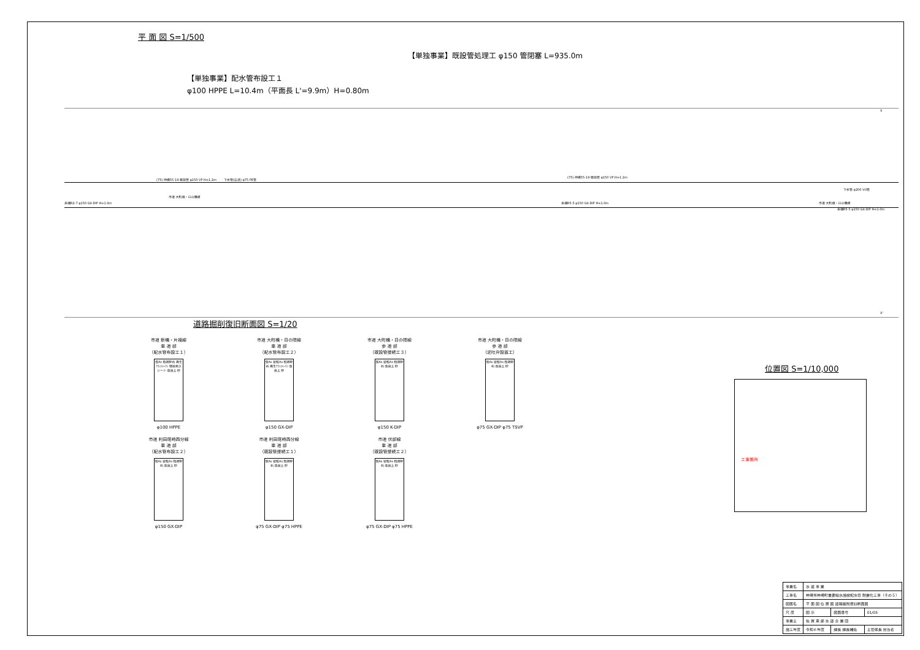平 面 図 S=1/500
【単独事業】既設管処理工 φ150 管閉塞 L=935.0m
【単独事業】配水管布設工１
φ100 HPPE L=10.4m（平面長 L'=9.9m）H=0.80m
(75) 神構55-19 既設管 φ150 VP H=1.2m 下水管(圧送) φ75 PE管
市道 大町橋・日の隈線
未補R2-7 φ150 GX-DIP H=1.0m
(75) 神構55-19 既設管 φ150 VP H=1.2m
下水管 φ200 VU管
未補R5-5 φ150 GX-DIP H=1.0m 市道 大町橋・日の隈線
未補R5-5 φ150 GX-DIP H=1.0m
X
X'
道路掘削復旧断面図 S=1/20
市道 新橋・片福線
車 道 部
（配水管布設工１）
仮As 粒調砕石 再生ｸﾗｯｼｬｰﾗﾝ 埋設表示シート 改良土 砂
φ100 HPPE
市道 大町橋・日の隈線
車 道 部
（配水管布設工２）
仮As 密粒As 粒調砕石 再生ｸﾗｯｼｬｰﾗﾝ 改良土 砂
φ150 GX-DIP
市道 大町橋・日の隈線
歩 道 部
（既設管接続工３）
仮As 密粒As 粒調砕石 改良土 砂
φ150 K-DIP
市道 大町橋・日の隈線
歩 道 部
（泥吐弁設置工）
仮As 密粒As 粒調砕石 改良土 砂
φ75 GX-DIP φ75 TSVP
市道 利田尾崎西分線
車 道 部
（配水管布設工２）
仮As 密粒As 粒調砕石 改良土 砂
φ150 GX-DIP
市道 利田尾崎西分線
車 道 部
（既設管接続工１）
仮As 密粒As 粒調砕石 改良土 砂
φ75 GX-DIP φ75 HPPE
市道 伏部線
車 道 部
（既設管接続工２）
仮As 密粒As 粒調砕石 改良土 砂
φ75 GX-DIP φ75 HPPE
位置図 S=1/10,000
工事箇所
| 事業名 | 水 道 事 業 | | |
| 工事名 | 神埼市神埼町重要給水施設配水管 耐震化工事（その５） | | |
| 図面名 | 平 面 図 位 置 図 道路掘削復旧断面図 | | |
| 尺 度 | 図 示 | 図面番号 | 01/05 |
| 事業主 | 佐 賀 東 部 水 道 企 業 団 | | |
| 施工年度 | 令和６年度 | 課長 課長補佐 | 主管係長 担当者 |